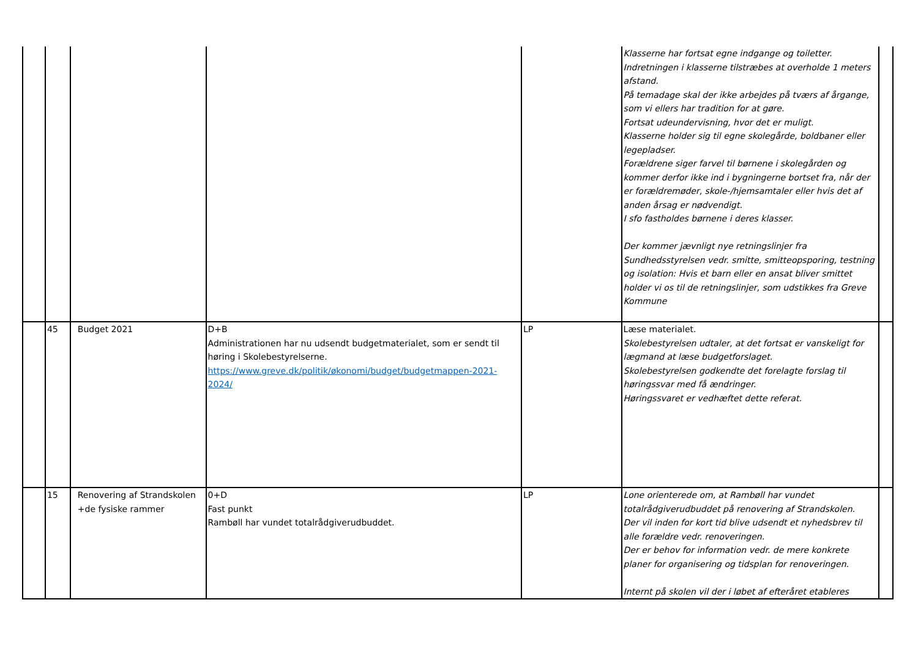| | | | | | Klasserne har fortsat egne indgange og toiletter. Indretningen i klasserne tilstræbes at overholde 1 meters afstand. På temadage skal der ikke arbejdes på tværs af årgange, som vi ellers har tradition for at gøre. Fortsat udeundervisning, hvor det er muligt. Klasserne holder sig til egne skolegårde, boldbaner eller legepladser. Forældrene siger farvel til børnene i skolegården og kommer derfor ikke ind i bygningerne bortset fra, når der er forældremøder, skole-/hjemsamtaler eller hvis det af anden årsag er nødvendigt. I sfo fastholdes børnene i deres klasser. Der kommer jævnligt nye retningslinjer fra Sundhedsstyrelsen vedr. smitte, smitteopsporing, testning og isolation: Hvis et barn eller en ansat bliver smittet holder vi os til de retningslinjer, som udstikkes fra Greve Kommune | |
| | 45 | Budget 2021 | D+B Administrationen har nu udsendt budgetmaterialet, som er sendt til høring i Skolebestyrelserne. https://www.greve.dk/politik/økonomi/budget/budgetmappen-2021-2024/ | LP | Læse materialet. Skolebestyrelsen udtaler, at det fortsat er vanskeligt for lægmand at læse budgetforslaget. Skolebestyrelsen godkendte det forelagte forslag til høringssvar med få ændringer. Høringssvaret er vedhæftet dette referat. | |
| | 15 | Renovering af Strandskolen +de fysiske rammer | 0+D Fast punkt Rambøll har vundet totalrådgiverudbuddet. | LP | Lone orienterede om, at Rambøll har vundet totalrådgiverudbuddet på renovering af Strandskolen. Der vil inden for kort tid blive udsendt et nyhedsbrev til alle forældre vedr. renoveringen. Der er behov for information vedr. de mere konkrete planer for organisering og tidsplan for renoveringen. Internt på skolen vil der i løbet af efteråret etableres | |